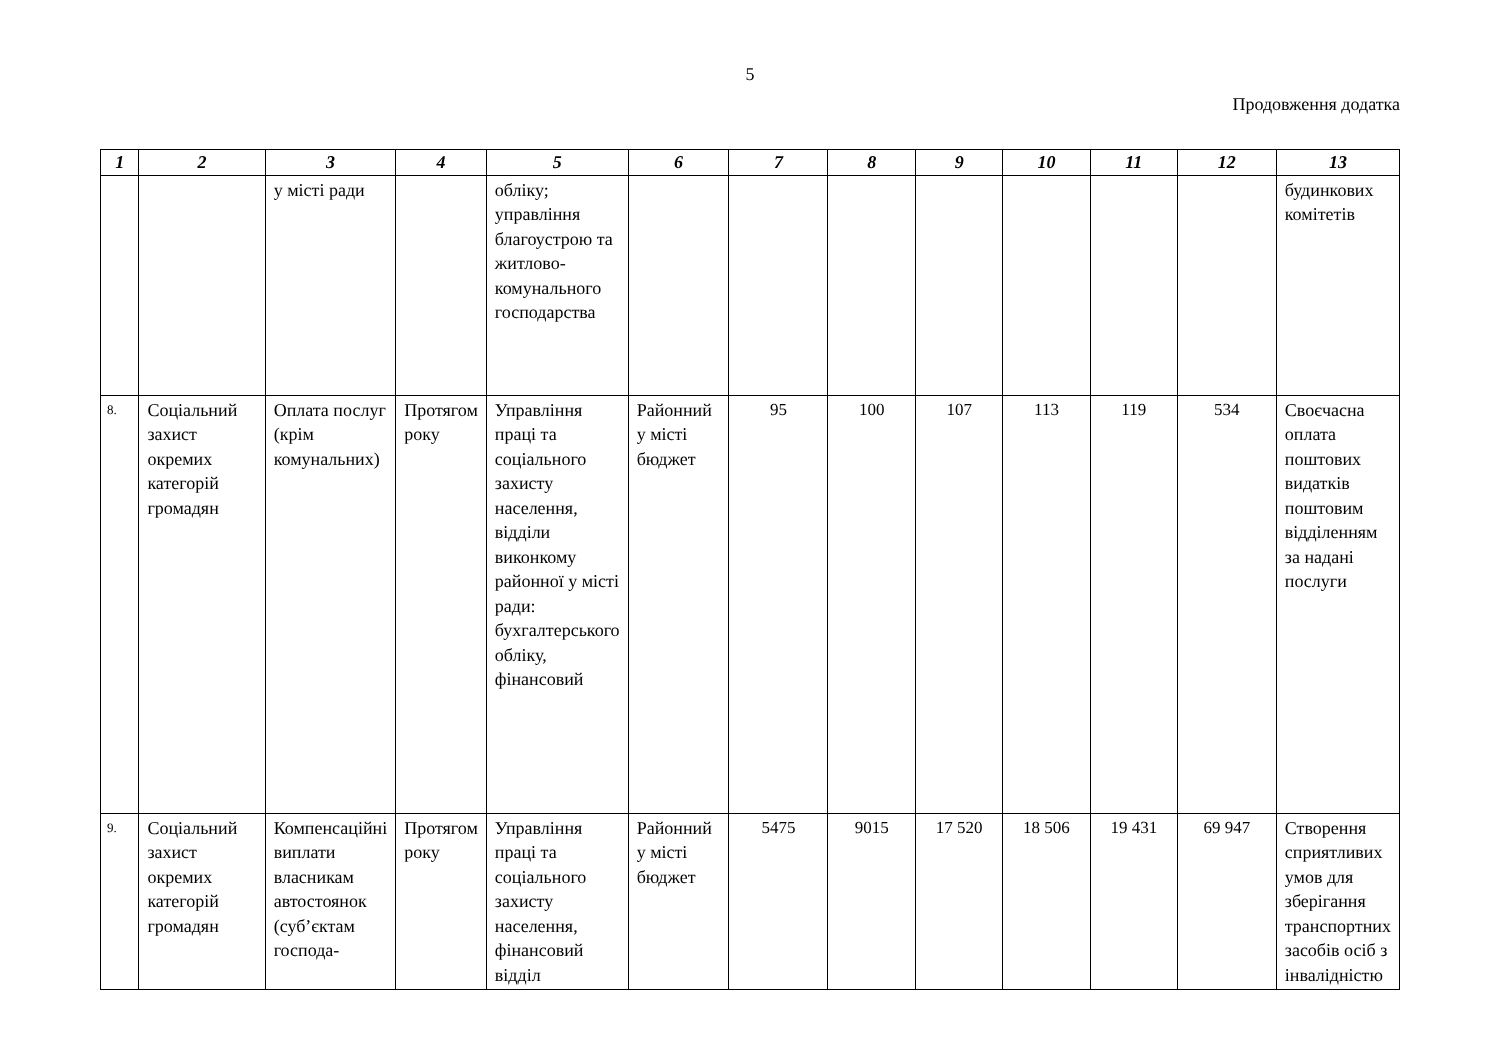5
Продовження додатка
| 1 | 2 | 3 | 4 | 5 | 6 | 7 | 8 | 9 | 10 | 11 | 12 | 13 |
| --- | --- | --- | --- | --- | --- | --- | --- | --- | --- | --- | --- | --- |
| | | у місті ради | | обліку; управління благоустрою та житлово-комунального господарства | | | | | | | | будинкових комітетів |
| 8. | Соціальний захист окремих категорій громадян | Оплата послуг (крім комунальних) | Протягом року | Управління праці та соціального захисту населення, відділи виконкому районної у місті ради: бухгалтерського обліку, фінансовий | Районний у місті бюджет | 95 | 100 | 107 | 113 | 119 | 534 | Своєчасна оплата поштових видатків поштовим відділенням за надані послуги |
| 9. | Соціальний захист окремих категорій громадян | Компенсаційні виплати власникам автостоянок (суб’єктам господа- | Протягом року | Управління праці та соціального захисту населення, фінансовий відділ | Районний у місті бюджет | 5475 | 9015 | 17 520 | 18 506 | 19 431 | 69 947 | Створення сприятливих умов для зберігання транспортних засобів осіб з інвалідністю |